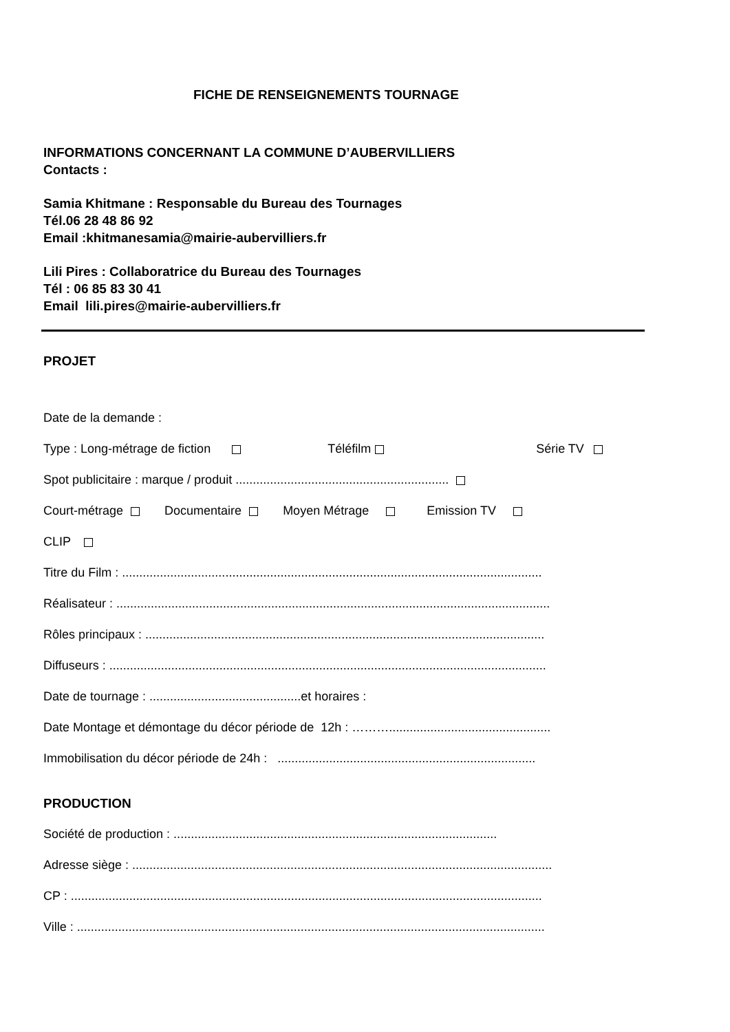FICHE DE RENSEIGNEMENTS TOURNAGE
INFORMATIONS CONCERNANT LA COMMUNE D’AUBERVILLIERS
Contacts :
Samia Khitmane : Responsable du Bureau des Tournages
Tél.06 28 48 86 92
Email :khitmanesamia@mairie-aubervilliers.fr
Lili Pires : Collaboratrice du Bureau des Tournages
Tél : 06 85 83 30 41
Email lili.pires@mairie-aubervilliers.fr
PROJET
Date de la demande :
Type : Long-métrage de fiction Téléfilm Série TV
Spot publicitaire : marque / produit ..............................................................
Court-métrage Documentaire Moyen Métrage Emission TV
CLIP
Titre du Film : ..........................................................................................................................
Réalisateur : ..............................................................................................................................
Rôles principaux : ....................................................................................................................
Diffuseurs : ...............................................................................................................................
Date de tournage : ............................................et horaires :
Date Montage et démontage du décor période de 12h : ………...............................................
Immobilisation du décor période de 24h : ...........................................................................
PRODUCTION
Société de production : ..............................................................................................
Adresse siège : ..........................................................................................................................
CP : .........................................................................................................................................
Ville : ........................................................................................................................................